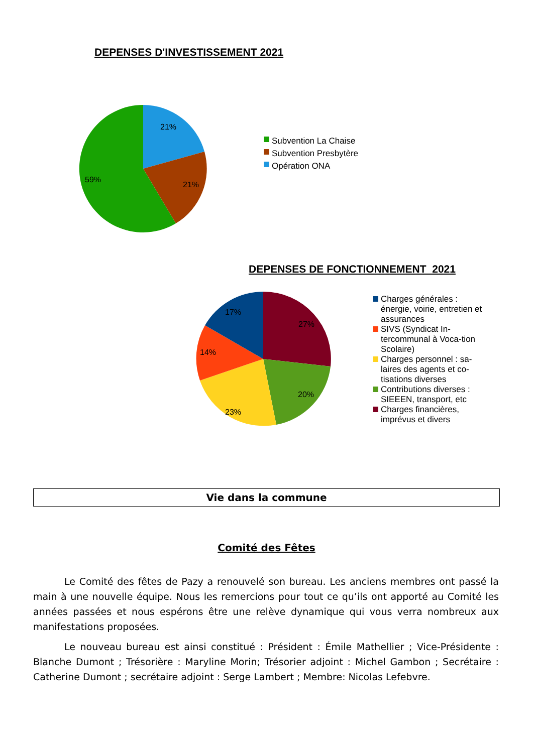DEPENSES D'INVESTISSEMENT 2021
21%
21%
59%
Subvention La Chaise
Subvention Presbytère
Opération ONA
DEPENSES DE FONCTIONNEMENT 2021
17%
27%
14%
20%
23%
Charges générales : énergie, voirie, entretien et assurances
SIVS (Syndicat In-tercommunal à Voca-tion Scolaire)
Charges personnel : sa-laires des agents et co-tisations diverses
Contributions diverses : SIEEEN, transport, etc
Charges financières, imprévus et divers
Vie dans la commune
Comité des Fêtes
Le Comité des fêtes de Pazy a renouvelé son bureau. Les anciens membres ont passé la main à une nouvelle équipe. Nous les remercions pour tout ce qu’ils ont apporté au Comité les années passées et nous espérons être une relève dynamique qui vous verra nombreux aux manifestations proposées.
Le nouveau bureau est ainsi constitué : Président : Émile Mathellier ; Vice-Présidente : Blanche Dumont ; Trésorière : Maryline Morin; Trésorier adjoint : Michel Gambon ; Secrétaire : Catherine Dumont ; secrétaire adjoint : Serge Lambert ; Membre: Nicolas Lefebvre.